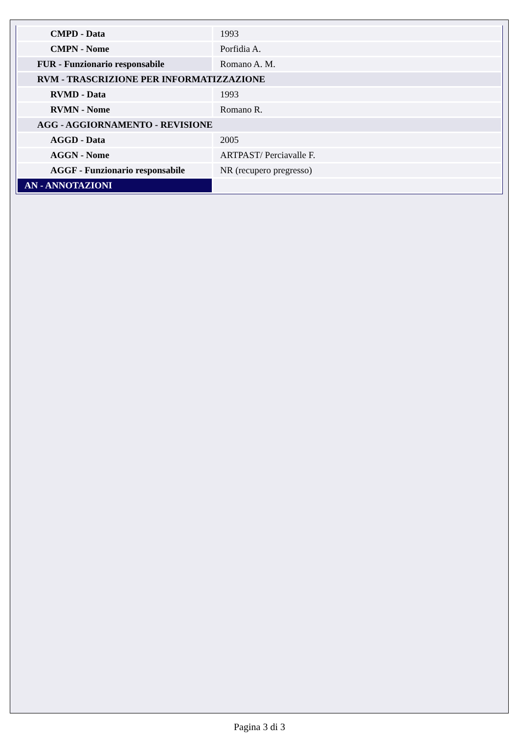| CMPD - Data | 1993 |
| CMPN - Nome | Porfidia A. |
| FUR - Funzionario responsabile | Romano A. M. |
| RVM - TRASCRIZIONE PER INFORMATIZZAZIONE | |
| RVMD - Data | 1993 |
| RVMN - Nome | Romano R. |
| AGG - AGGIORNAMENTO - REVISIONE | |
| AGGD - Data | 2005 |
| AGGN - Nome | ARTPAST/ Perciavalle F. |
| AGGF - Funzionario responsabile | NR (recupero pregresso) |
| AN - ANNOTAZIONI | |
Pagina 3 di 3